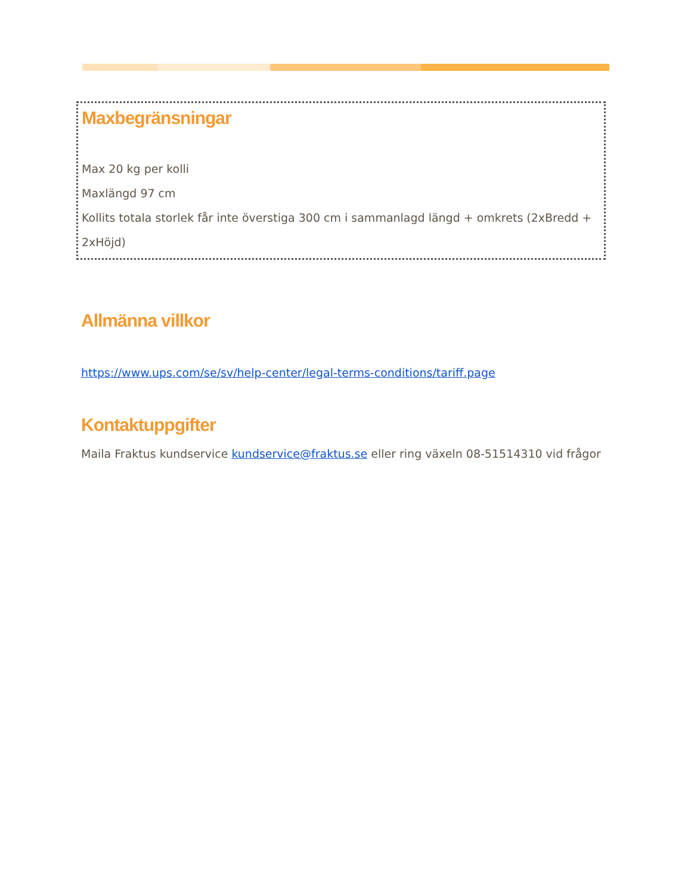Maxbegränsningar
Max 20 kg per kolli
Maxlängd 97 cm
Kollits totala storlek får inte överstiga 300 cm i sammanlagd längd + omkrets (2xBredd + 2xHöjd)
Allmänna villkor
https://www.ups.com/se/sv/help-center/legal-terms-conditions/tariff.page
Kontaktuppgifter
Maila Fraktus kundservice kundservice@fraktus.se eller ring växeln 08-51514310 vid frågor